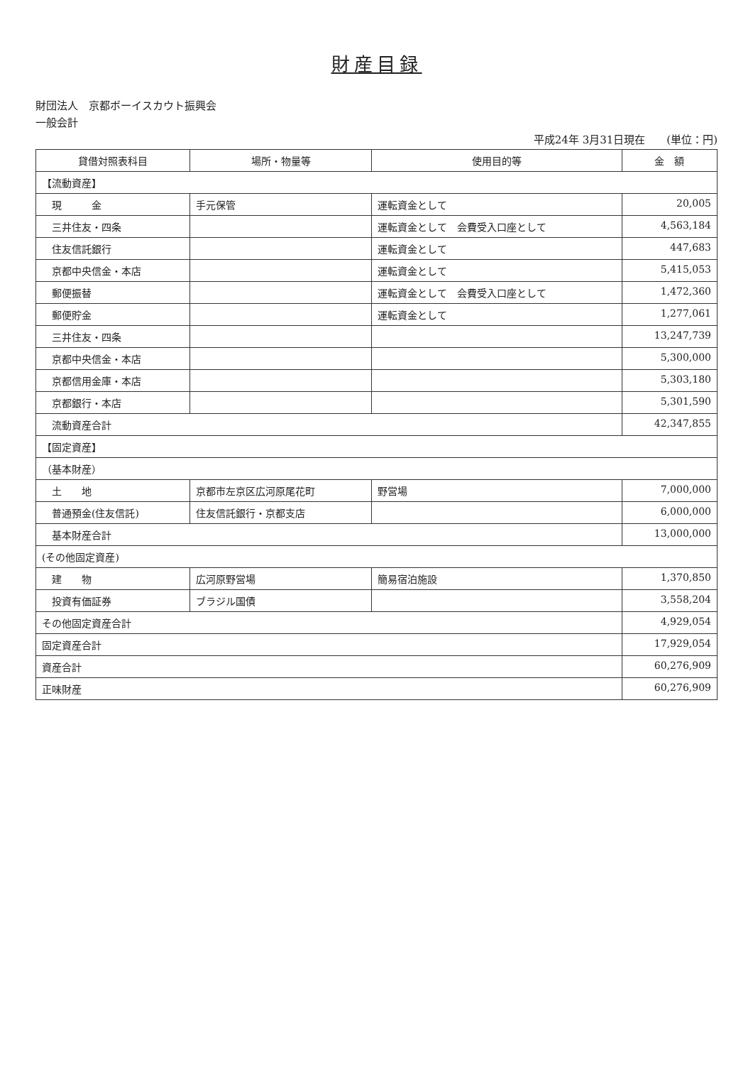財産目録
財団法人　京都ボーイスカウト振興会
一般会計
平成24年 3月31日現在　　(単位：円)
| 貸借対照表科目 | 場所・物量等 | 使用目的等 | 金 額 |
| --- | --- | --- | --- |
| 【流動資産】 | | | |
| 現 金 | 手元保管 | 運転資金として | 20,005 |
| 三井住友・四条 | | 運転資金として 会費受入口座として | 4,563,184 |
| 住友信託銀行 | | 運転資金として | 447,683 |
| 京都中央信金・本店 | | 運転資金として | 5,415,053 |
| 郵便振替 | | 運転資金として 会費受入口座として | 1,472,360 |
| 郵便貯金 | | 運転資金として | 1,277,061 |
| 三井住友・四条 | | | 13,247,739 |
| 京都中央信金・本店 | | | 5,300,000 |
| 京都信用金庫・本店 | | | 5,303,180 |
| 京都銀行・本店 | | | 5,301,590 |
| 流動資産合計 | | | 42,347,855 |
| 【固定資産】 | | | |
| （基本財産） | | | |
| 土 地 | 京都市左京区広河原尾花町 | 野営場 | 7,000,000 |
| 普通預金(住友信託) | 住友信託銀行・京都支店 | | 6,000,000 |
| 基本財産合計 | | | 13,000,000 |
| (その他固定資産) | | | |
| 建 物 | 広河原野営場 | 簡易宿泊施設 | 1,370,850 |
| 投資有価証券 | ブラジル国債 | | 3,558,204 |
| その他固定資産合計 | | | 4,929,054 |
| 固定資産合計 | | | 17,929,054 |
| 資産合計 | | | 60,276,909 |
| 正味財産 | | | 60,276,909 |